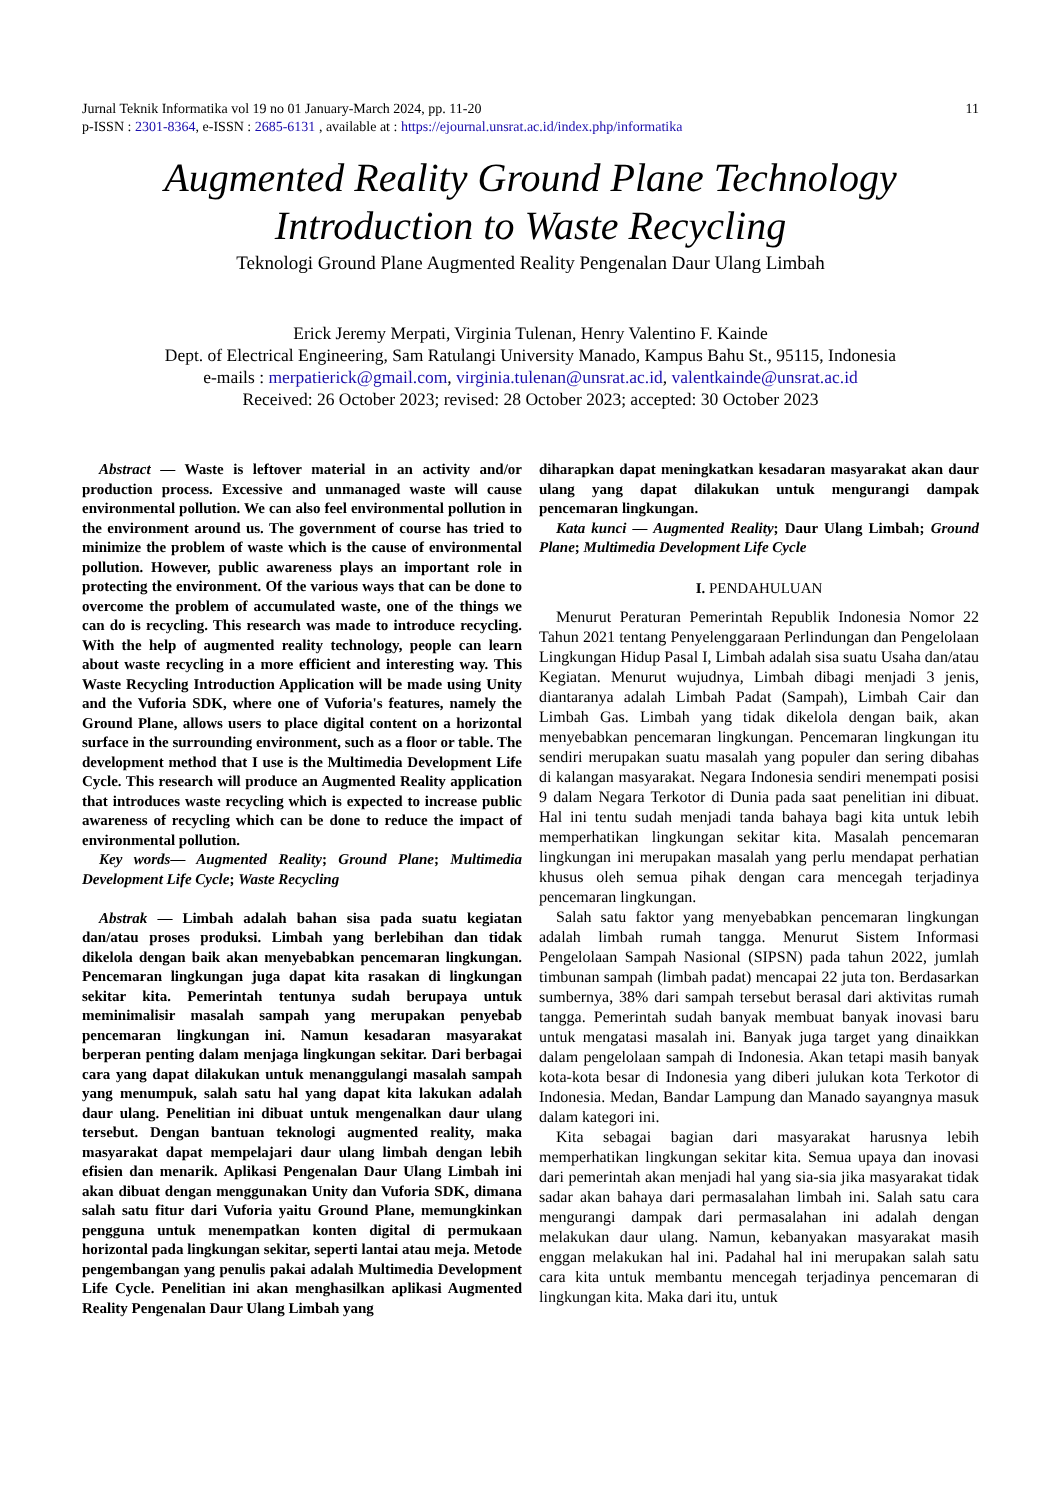11 Jurnal Teknik Informatika vol 19 no 01 January-March 2024, pp. 11-20
p-ISSN : 2301-8364, e-ISSN : 2685-6131 , available at : https://ejournal.unsrat.ac.id/index.php/informatika
Augmented Reality Ground Plane Technology
Introduction to Waste Recycling
Teknologi Ground Plane Augmented Reality Pengenalan Daur Ulang Limbah
Erick Jeremy Merpati, Virginia Tulenan, Henry Valentino F. Kainde
Dept. of Electrical Engineering, Sam Ratulangi University Manado, Kampus Bahu St., 95115, Indonesia
e-mails : merpatierick@gmail.com, virginia.tulenan@unsrat.ac.id, valentkainde@unsrat.ac.id
Received: 26 October 2023; revised: 28 October 2023; accepted: 30 October 2023
Abstract — Waste is leftover material in an activity and/or production process. Excessive and unmanaged waste will cause environmental pollution. We can also feel environmental pollution in the environment around us. The government of course has tried to minimize the problem of waste which is the cause of environmental pollution. However, public awareness plays an important role in protecting the environment. Of the various ways that can be done to overcome the problem of accumulated waste, one of the things we can do is recycling. This research was made to introduce recycling. With the help of augmented reality technology, people can learn about waste recycling in a more efficient and interesting way. This Waste Recycling Introduction Application will be made using Unity and the Vuforia SDK, where one of Vuforia's features, namely the Ground Plane, allows users to place digital content on a horizontal surface in the surrounding environment, such as a floor or table. The development method that I use is the Multimedia Development Life Cycle. This research will produce an Augmented Reality application that introduces waste recycling which is expected to increase public awareness of recycling which can be done to reduce the impact of environmental pollution.
Key words— Augmented Reality; Ground Plane; Multimedia Development Life Cycle; Waste Recycling
Abstrak — Limbah adalah bahan sisa pada suatu kegiatan dan/atau proses produksi. Limbah yang berlebihan dan tidak dikelola dengan baik akan menyebabkan pencemaran lingkungan. Pencemaran lingkungan juga dapat kita rasakan di lingkungan sekitar kita. Pemerintah tentunya sudah berupaya untuk meminimalisir masalah sampah yang merupakan penyebab pencemaran lingkungan ini. Namun kesadaran masyarakat berperan penting dalam menjaga lingkungan sekitar. Dari berbagai cara yang dapat dilakukan untuk menanggulangi masalah sampah yang menumpuk, salah satu hal yang dapat kita lakukan adalah daur ulang. Penelitian ini dibuat untuk mengenalkan daur ulang tersebut. Dengan bantuan teknologi augmented reality, maka masyarakat dapat mempelajari daur ulang limbah dengan lebih efisien dan menarik. Aplikasi Pengenalan Daur Ulang Limbah ini akan dibuat dengan menggunakan Unity dan Vuforia SDK, dimana salah satu fitur dari Vuforia yaitu Ground Plane, memungkinkan pengguna untuk menempatkan konten digital di permukaan horizontal pada lingkungan sekitar, seperti lantai atau meja. Metode pengembangan yang penulis pakai adalah Multimedia Development Life Cycle. Penelitian ini akan menghasilkan aplikasi Augmented Reality Pengenalan Daur Ulang Limbah yang
diharapkan dapat meningkatkan kesadaran masyarakat akan daur ulang yang dapat dilakukan untuk mengurangi dampak pencemaran lingkungan.
Kata kunci — Augmented Reality; Daur Ulang Limbah; Ground Plane; Multimedia Development Life Cycle
I. PENDAHULUAN
Menurut Peraturan Pemerintah Republik Indonesia Nomor 22 Tahun 2021 tentang Penyelenggaraan Perlindungan dan Pengelolaan Lingkungan Hidup Pasal I, Limbah adalah sisa suatu Usaha dan/atau Kegiatan. Menurut wujudnya, Limbah dibagi menjadi 3 jenis, diantaranya adalah Limbah Padat (Sampah), Limbah Cair dan Limbah Gas. Limbah yang tidak dikelola dengan baik, akan menyebabkan pencemaran lingkungan. Pencemaran lingkungan itu sendiri merupakan suatu masalah yang populer dan sering dibahas di kalangan masyarakat. Negara Indonesia sendiri menempati posisi 9 dalam Negara Terkotor di Dunia pada saat penelitian ini dibuat. Hal ini tentu sudah menjadi tanda bahaya bagi kita untuk lebih memperhatikan lingkungan sekitar kita. Masalah pencemaran lingkungan ini merupakan masalah yang perlu mendapat perhatian khusus oleh semua pihak dengan cara mencegah terjadinya pencemaran lingkungan.
Salah satu faktor yang menyebabkan pencemaran lingkungan adalah limbah rumah tangga. Menurut Sistem Informasi Pengelolaan Sampah Nasional (SIPSN) pada tahun 2022, jumlah timbunan sampah (limbah padat) mencapai 22 juta ton. Berdasarkan sumbernya, 38% dari sampah tersebut berasal dari aktivitas rumah tangga. Pemerintah sudah banyak membuat banyak inovasi baru untuk mengatasi masalah ini. Banyak juga target yang dinaikkan dalam pengelolaan sampah di Indonesia. Akan tetapi masih banyak kota-kota besar di Indonesia yang diberi julukan kota Terkotor di Indonesia. Medan, Bandar Lampung dan Manado sayangnya masuk dalam kategori ini.
Kita sebagai bagian dari masyarakat harusnya lebih memperhatikan lingkungan sekitar kita. Semua upaya dan inovasi dari pemerintah akan menjadi hal yang sia-sia jika masyarakat tidak sadar akan bahaya dari permasalahan limbah ini. Salah satu cara mengurangi dampak dari permasalahan ini adalah dengan melakukan daur ulang. Namun, kebanyakan masyarakat masih enggan melakukan hal ini. Padahal hal ini merupakan salah satu cara kita untuk membantu mencegah terjadinya pencemaran di lingkungan kita. Maka dari itu, untuk